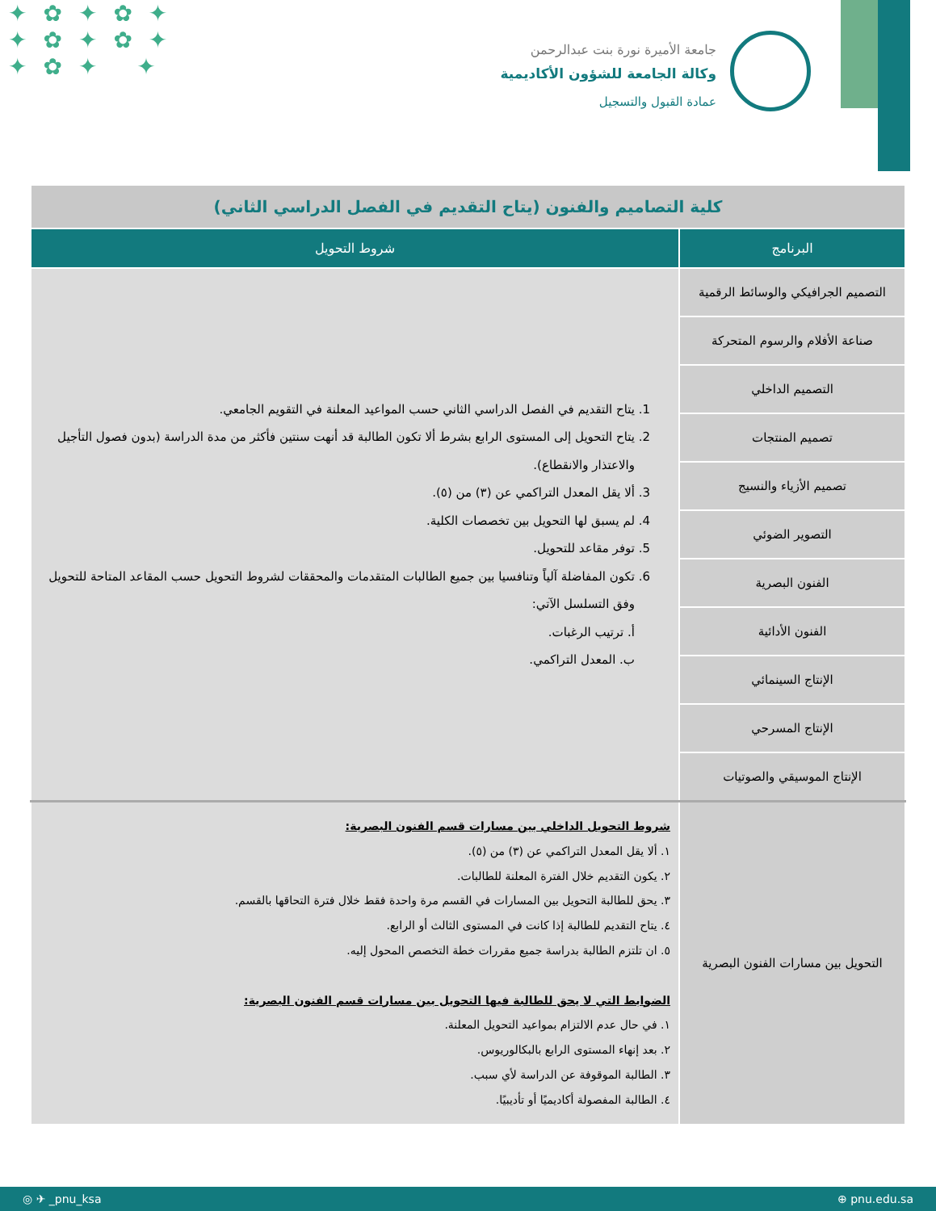✦✿✦✿✦
✦✿✦✿✦
✦✿✦ ✦
جامعة الأميرة نورة بنت عبدالرحمن
وكالة الجامعة للشؤون الأكاديمية
عمادة القبول والتسجيل
| كلية التصاميم والفنون (يتاح التقديم في الفصل الدراسي الثاني) | |
| البرنامج | شروط التحويل |
| التصميم الجرافيكي والوسائط الرقمية | 1. يتاح التقديم في الفصل الدراسي الثاني حسب المواعيد المعلنة في التقويم الجامعي. 2. يتاح التحويل إلى المستوى الرابع بشرط ألا تكون الطالبة قد أنهت سنتين فأكثر من مدة الدراسة (بدون فصول التأجيل والاعتذار والانقطاع). 3. ألا يقل المعدل التراكمي عن (٣) من (٥). 4. لم يسبق لها التحويل بين تخصصات الكلية. 5. توفر مقاعد للتحويل. 6. تكون المفاضلة آلياً وتنافسيا بين جميع الطالبات المتقدمات والمحققات لشروط التحويل حسب المقاعد المتاحة للتحويل وفق التسلسل الآتي: أ. ترتيب الرغبات. ب. المعدل التراكمي. |
| صناعة الأفلام والرسوم المتحركة | |
| التصميم الداخلي | |
| تصميم المنتجات | |
| تصميم الأزياء والنسيج | |
| التصوير الضوئي | |
| الفنون البصرية | |
| الفنون الأدائية | |
| الإنتاج السينمائي | |
| الإنتاج المسرحي | |
| الإنتاج الموسيقي والصوتيات | |
| التحويل بين مسارات الفنون البصرية | شروط التحويل الداخلي بين مسارات قسم الفنون البصرية: ١. ألا يقل المعدل التراكمي عن (٣) من (٥). ٢. يكون التقديم خلال الفترة المعلنة للطالبات. ٣. يحق للطالبة التحويل بين المسارات في القسم مرة واحدة فقط خلال فترة التحاقها بالقسم. ٤. يتاح التقديم للطالبة إذا كانت في المستوى الثالث أو الرابع. ٥. ان تلتزم الطالبة بدراسة جميع مقررات خطة التخصص المحول إليه. الضوابط التي لا يحق للطالبة فيها التحويل بين مسارات قسم الفنون البصرية: ١. في حال عدم الالتزام بمواعيد التحويل المعلنة. ٢. بعد إنهاء المستوى الرابع بالبكالوريوس. ٣. الطالبة الموقوفة عن الدراسة لأي سبب. ٤. الطالبة المفصولة أكاديميًا أو تأديبيًا. |
◎ ✈ _pnu_ksa ⊕ pnu.edu.sa